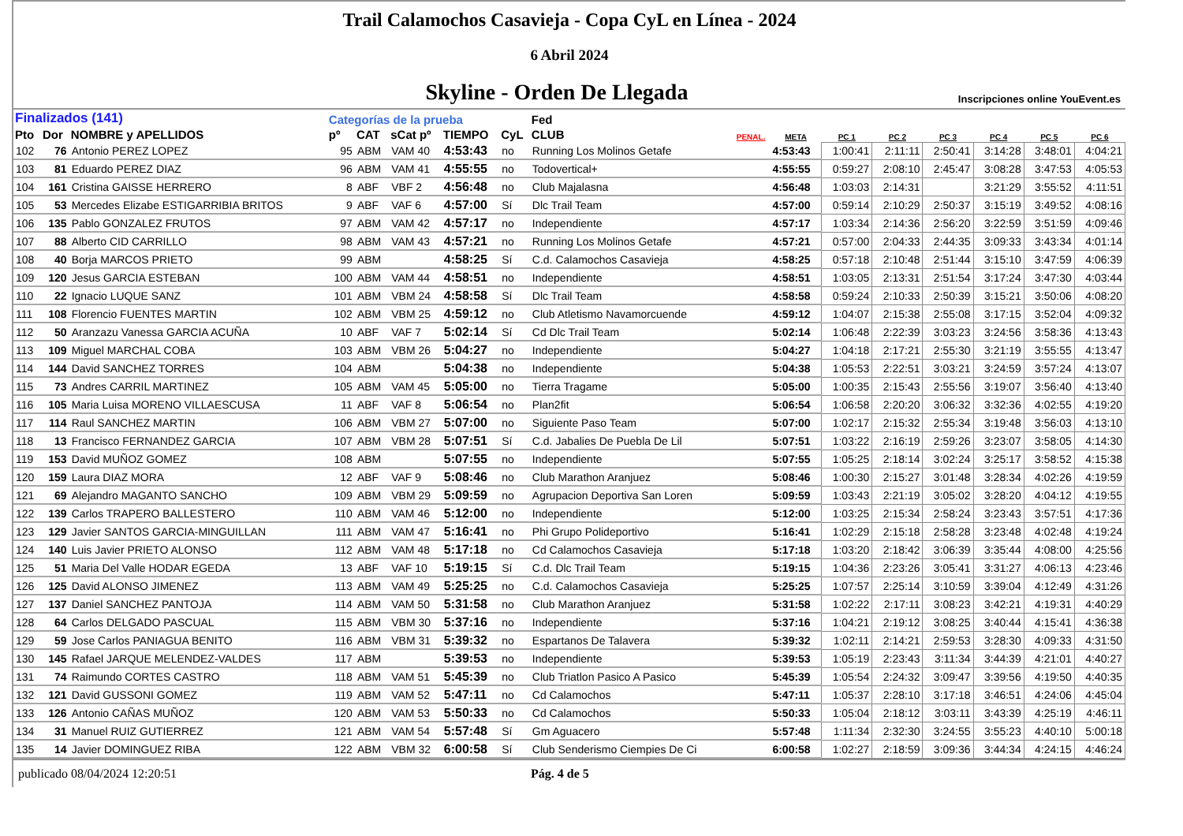Trail Calamochos Casavieja - Copa CyL en Línea - 2024
6 Abril 2024
Skyline - Orden De Llegada
Inscripciones online YouEvent.es
| Finalizados (141) | | | Categorías de la prueba | | | | | Fed | | | | | | | | |
| --- | --- | --- | --- | --- | --- | --- | --- | --- | --- | --- | --- | --- | --- | --- | --- | --- |
| Pto | Dor | NOMBRE y APELLIDOS | pº | CAT | sCat pº | TIEMPO | CyL | CLUB | PENAL. | META | PC 1 | PC 2 | PC 3 | PC 4 | PC 5 | PC 6 |
| 102 | 76 | Antonio PEREZ LOPEZ | 95 | ABM | VAM 40 | 4:53:43 | no | Running Los Molinos Getafe | | 4:53:43 | 1:00:41 | 2:11:11 | 2:50:41 | 3:14:28 | 3:48:01 | 4:04:21 |
| 103 | 81 | Eduardo PEREZ DIAZ | 96 | ABM | VAM 41 | 4:55:55 | no | Todovertical+ | | 4:55:55 | 0:59:27 | 2:08:10 | 2:45:47 | 3:08:28 | 3:47:53 | 4:05:53 |
| 104 | 161 | Cristina GAISSE HERRERO | 8 | ABF | VBF 2 | 4:56:48 | no | Club Majalasna | | 4:56:48 | 1:03:03 | 2:14:31 | | 3:21:29 | 3:55:52 | 4:11:51 |
| 105 | 53 | Mercedes Elizabe ESTIGARRIBIA BRITOS | 9 | ABF | VAF 6 | 4:57:00 | Sí | Dlc Trail Team | | 4:57:00 | 0:59:14 | 2:10:29 | 2:50:37 | 3:15:19 | 3:49:52 | 4:08:16 |
| 106 | 135 | Pablo GONZALEZ FRUTOS | 97 | ABM | VAM 42 | 4:57:17 | no | Independiente | | 4:57:17 | 1:03:34 | 2:14:36 | 2:56:20 | 3:22:59 | 3:51:59 | 4:09:46 |
| 107 | 88 | Alberto CID CARRILLO | 98 | ABM | VAM 43 | 4:57:21 | no | Running Los Molinos Getafe | | 4:57:21 | 0:57:00 | 2:04:33 | 2:44:35 | 3:09:33 | 3:43:34 | 4:01:14 |
| 108 | 40 | Borja MARCOS PRIETO | 99 | ABM | | 4:58:25 | Sí | C.d. Calamochos Casavieja | | 4:58:25 | 0:57:18 | 2:10:48 | 2:51:44 | 3:15:10 | 3:47:59 | 4:06:39 |
| 109 | 120 | Jesus GARCIA ESTEBAN | 100 | ABM | VAM 44 | 4:58:51 | no | Independiente | | 4:58:51 | 1:03:05 | 2:13:31 | 2:51:54 | 3:17:24 | 3:47:30 | 4:03:44 |
| 110 | 22 | Ignacio LUQUE SANZ | 101 | ABM | VBM 24 | 4:58:58 | Sí | Dlc Trail Team | | 4:58:58 | 0:59:24 | 2:10:33 | 2:50:39 | 3:15:21 | 3:50:06 | 4:08:20 |
| 111 | 108 | Florencio FUENTES MARTIN | 102 | ABM | VBM 25 | 4:59:12 | no | Club Atletismo Navamorcuende | | 4:59:12 | 1:04:07 | 2:15:38 | 2:55:08 | 3:17:15 | 3:52:04 | 4:09:32 |
| 112 | 50 | Aranzazu Vanessa GARCIA ACUÑA | 10 | ABF | VAF 7 | 5:02:14 | Sí | Cd Dlc Trail Team | | 5:02:14 | 1:06:48 | 2:22:39 | 3:03:23 | 3:24:56 | 3:58:36 | 4:13:43 |
| 113 | 109 | Miguel MARCHAL COBA | 103 | ABM | VBM 26 | 5:04:27 | no | Independiente | | 5:04:27 | 1:04:18 | 2:17:21 | 2:55:30 | 3:21:19 | 3:55:55 | 4:13:47 |
| 114 | 144 | David SANCHEZ TORRES | 104 | ABM | | 5:04:38 | no | Independiente | | 5:04:38 | 1:05:53 | 2:22:51 | 3:03:21 | 3:24:59 | 3:57:24 | 4:13:07 |
| 115 | 73 | Andres CARRIL MARTINEZ | 105 | ABM | VAM 45 | 5:05:00 | no | Tierra Tragame | | 5:05:00 | 1:00:35 | 2:15:43 | 2:55:56 | 3:19:07 | 3:56:40 | 4:13:40 |
| 116 | 105 | Maria Luisa MORENO VILLAESCUSA | 11 | ABF | VAF 8 | 5:06:54 | no | Plan2fit | | 5:06:54 | 1:06:58 | 2:20:20 | 3:06:32 | 3:32:36 | 4:02:55 | 4:19:20 |
| 117 | 114 | Raul SANCHEZ MARTIN | 106 | ABM | VBM 27 | 5:07:00 | no | Siguiente Paso Team | | 5:07:00 | 1:02:17 | 2:15:32 | 2:55:34 | 3:19:48 | 3:56:03 | 4:13:10 |
| 118 | 13 | Francisco FERNANDEZ GARCIA | 107 | ABM | VBM 28 | 5:07:51 | Sí | C.d. Jabalies De Puebla De Lil | | 5:07:51 | 1:03:22 | 2:16:19 | 2:59:26 | 3:23:07 | 3:58:05 | 4:14:30 |
| 119 | 153 | David MUÑOZ GOMEZ | 108 | ABM | | 5:07:55 | no | Independiente | | 5:07:55 | 1:05:25 | 2:18:14 | 3:02:24 | 3:25:17 | 3:58:52 | 4:15:38 |
| 120 | 159 | Laura DIAZ MORA | 12 | ABF | VAF 9 | 5:08:46 | no | Club Marathon Aranjuez | | 5:08:46 | 1:00:30 | 2:15:27 | 3:01:48 | 3:28:34 | 4:02:26 | 4:19:59 |
| 121 | 69 | Alejandro MAGANTO SANCHO | 109 | ABM | VBM 29 | 5:09:59 | no | Agrupacion Deportiva San Loren | | 5:09:59 | 1:03:43 | 2:21:19 | 3:05:02 | 3:28:20 | 4:04:12 | 4:19:55 |
| 122 | 139 | Carlos TRAPERO BALLESTERO | 110 | ABM | VAM 46 | 5:12:00 | no | Independiente | | 5:12:00 | 1:03:25 | 2:15:34 | 2:58:24 | 3:23:43 | 3:57:51 | 4:17:36 |
| 123 | 129 | Javier SANTOS GARCIA-MINGUILLAN | 111 | ABM | VAM 47 | 5:16:41 | no | Phi Grupo Polideportivo | | 5:16:41 | 1:02:29 | 2:15:18 | 2:58:28 | 3:23:48 | 4:02:48 | 4:19:24 |
| 124 | 140 | Luis Javier PRIETO ALONSO | 112 | ABM | VAM 48 | 5:17:18 | no | Cd Calamochos Casavieja | | 5:17:18 | 1:03:20 | 2:18:42 | 3:06:39 | 3:35:44 | 4:08:00 | 4:25:56 |
| 125 | 51 | Maria Del Valle HODAR EGEDA | 13 | ABF | VAF 10 | 5:19:15 | Sí | C.d. Dlc Trail Team | | 5:19:15 | 1:04:36 | 2:23:26 | 3:05:41 | 3:31:27 | 4:06:13 | 4:23:46 |
| 126 | 125 | David ALONSO JIMENEZ | 113 | ABM | VAM 49 | 5:25:25 | no | C.d. Calamochos Casavieja | | 5:25:25 | 1:07:57 | 2:25:14 | 3:10:59 | 3:39:04 | 4:12:49 | 4:31:26 |
| 127 | 137 | Daniel SANCHEZ PANTOJA | 114 | ABM | VAM 50 | 5:31:58 | no | Club Marathon Aranjuez | | 5:31:58 | 1:02:22 | 2:17:11 | 3:08:23 | 3:42:21 | 4:19:31 | 4:40:29 |
| 128 | 64 | Carlos DELGADO PASCUAL | 115 | ABM | VBM 30 | 5:37:16 | no | Independiente | | 5:37:16 | 1:04:21 | 2:19:12 | 3:08:25 | 3:40:44 | 4:15:41 | 4:36:38 |
| 129 | 59 | Jose Carlos PANIAGUA BENITO | 116 | ABM | VBM 31 | 5:39:32 | no | Espartanos De Talavera | | 5:39:32 | 1:02:11 | 2:14:21 | 2:59:53 | 3:28:30 | 4:09:33 | 4:31:50 |
| 130 | 145 | Rafael JARQUE MELENDEZ-VALDES | 117 | ABM | | 5:39:53 | no | Independiente | | 5:39:53 | 1:05:19 | 2:23:43 | 3:11:34 | 3:44:39 | 4:21:01 | 4:40:27 |
| 131 | 74 | Raimundo CORTES CASTRO | 118 | ABM | VAM 51 | 5:45:39 | no | Club Triatlon Pasico A Pasico | | 5:45:39 | 1:05:54 | 2:24:32 | 3:09:47 | 3:39:56 | 4:19:50 | 4:40:35 |
| 132 | 121 | David GUSSONI GOMEZ | 119 | ABM | VAM 52 | 5:47:11 | no | Cd Calamochos | | 5:47:11 | 1:05:37 | 2:28:10 | 3:17:18 | 3:46:51 | 4:24:06 | 4:45:04 |
| 133 | 126 | Antonio CAÑAS MUÑOZ | 120 | ABM | VAM 53 | 5:50:33 | no | Cd Calamochos | | 5:50:33 | 1:05:04 | 2:18:12 | 3:03:11 | 3:43:39 | 4:25:19 | 4:46:11 |
| 134 | 31 | Manuel RUIZ GUTIERREZ | 121 | ABM | VAM 54 | 5:57:48 | Sí | Gm Aguacero | | 5:57:48 | 1:11:34 | 2:32:30 | 3:24:55 | 3:55:23 | 4:40:10 | 5:00:18 |
| 135 | 14 | Javier DOMINGUEZ RIBA | 122 | ABM | VBM 32 | 6:00:58 | Sí | Club Senderismo Ciempies De Ci | | 6:00:58 | 1:02:27 | 2:18:59 | 3:09:36 | 3:44:34 | 4:24:15 | 4:46:24 |
publicado 08/04/2024 12:20:51 Pág. 4 de 5